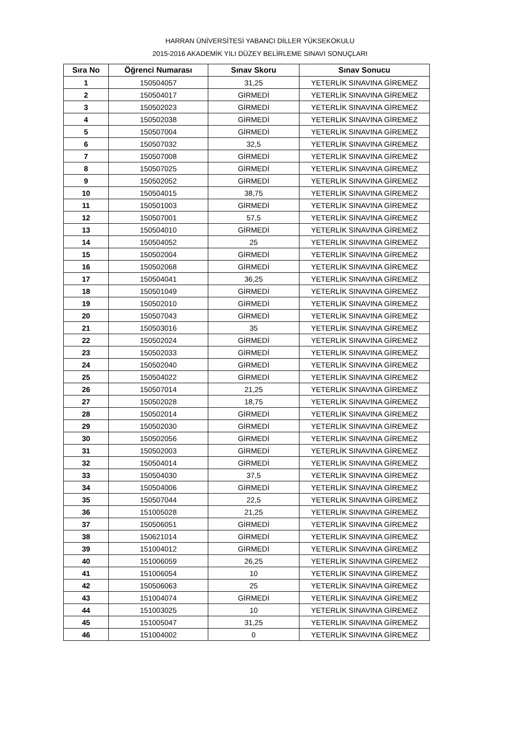HARRAN ÜNİVERSİTESİ YABANCI DİLLER YÜKSEKOKULU
2015-2016 AKADEMİK YILI DÜZEY BELİRLEME SINAVI SONUÇLARI
| Sıra No | Öğrenci Numarası | Sınav Skoru | Sınav Sonucu |
| --- | --- | --- | --- |
| 1 | 150504057 | 31,25 | YETERLİK SINAVINA GİREMEZ |
| 2 | 150504017 | GİRMEDİ | YETERLİK SINAVINA GİREMEZ |
| 3 | 150502023 | GİRMEDİ | YETERLİK SINAVINA GİREMEZ |
| 4 | 150502038 | GİRMEDİ | YETERLİK SINAVINA GİREMEZ |
| 5 | 150507004 | GİRMEDİ | YETERLİK SINAVINA GİREMEZ |
| 6 | 150507032 | 32,5 | YETERLİK SINAVINA GİREMEZ |
| 7 | 150507008 | GİRMEDİ | YETERLİK SINAVINA GİREMEZ |
| 8 | 150507025 | GİRMEDİ | YETERLİK SINAVINA GİREMEZ |
| 9 | 150502052 | GİRMEDİ | YETERLİK SINAVINA GİREMEZ |
| 10 | 150504015 | 38,75 | YETERLİK SINAVINA GİREMEZ |
| 11 | 150501003 | GİRMEDİ | YETERLİK SINAVINA GİREMEZ |
| 12 | 150507001 | 57,5 | YETERLİK SINAVINA GİREMEZ |
| 13 | 150504010 | GİRMEDİ | YETERLİK SINAVINA GİREMEZ |
| 14 | 150504052 | 25 | YETERLİK SINAVINA GİREMEZ |
| 15 | 150502004 | GİRMEDİ | YETERLİK SINAVINA GİREMEZ |
| 16 | 150502068 | GİRMEDİ | YETERLİK SINAVINA GİREMEZ |
| 17 | 150504041 | 36,25 | YETERLİK SINAVINA GİREMEZ |
| 18 | 150501049 | GİRMEDİ | YETERLİK SINAVINA GİREMEZ |
| 19 | 150502010 | GİRMEDİ | YETERLİK SINAVINA GİREMEZ |
| 20 | 150507043 | GİRMEDİ | YETERLİK SINAVINA GİREMEZ |
| 21 | 150503016 | 35 | YETERLİK SINAVINA GİREMEZ |
| 22 | 150502024 | GİRMEDİ | YETERLİK SINAVINA GİREMEZ |
| 23 | 150502033 | GİRMEDİ | YETERLİK SINAVINA GİREMEZ |
| 24 | 150502040 | GİRMEDİ | YETERLİK SINAVINA GİREMEZ |
| 25 | 150504022 | GİRMEDİ | YETERLİK SINAVINA GİREMEZ |
| 26 | 150507014 | 21,25 | YETERLİK SINAVINA GİREMEZ |
| 27 | 150502028 | 18,75 | YETERLİK SINAVINA GİREMEZ |
| 28 | 150502014 | GİRMEDİ | YETERLİK SINAVINA GİREMEZ |
| 29 | 150502030 | GİRMEDİ | YETERLİK SINAVINA GİREMEZ |
| 30 | 150502056 | GİRMEDİ | YETERLİK SINAVINA GİREMEZ |
| 31 | 150502003 | GİRMEDİ | YETERLİK SINAVINA GİREMEZ |
| 32 | 150504014 | GİRMEDİ | YETERLİK SINAVINA GİREMEZ |
| 33 | 150504030 | 37,5 | YETERLİK SINAVINA GİREMEZ |
| 34 | 150504006 | GİRMEDİ | YETERLİK SINAVINA GİREMEZ |
| 35 | 150507044 | 22,5 | YETERLİK SINAVINA GİREMEZ |
| 36 | 151005028 | 21,25 | YETERLİK SINAVINA GİREMEZ |
| 37 | 150506051 | GİRMEDİ | YETERLİK SINAVINA GİREMEZ |
| 38 | 150621014 | GİRMEDİ | YETERLİK SINAVINA GİREMEZ |
| 39 | 151004012 | GİRMEDİ | YETERLİK SINAVINA GİREMEZ |
| 40 | 151006059 | 26,25 | YETERLİK SINAVINA GİREMEZ |
| 41 | 151006054 | 10 | YETERLİK SINAVINA GİREMEZ |
| 42 | 150506063 | 25 | YETERLİK SINAVINA GİREMEZ |
| 43 | 151004074 | GİRMEDİ | YETERLİK SINAVINA GİREMEZ |
| 44 | 151003025 | 10 | YETERLİK SINAVINA GİREMEZ |
| 45 | 151005047 | 31,25 | YETERLİK SINAVINA GİREMEZ |
| 46 | 151004002 | 0 | YETERLİK SINAVINA GİREMEZ |